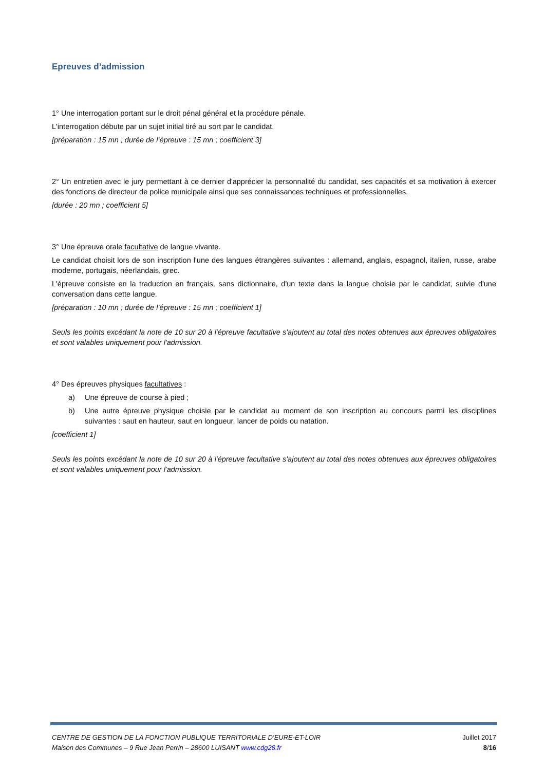Epreuves d’admission
1° Une interrogation portant sur le droit pénal général et la procédure pénale.
L'interrogation débute par un sujet initial tiré au sort par le candidat.
[préparation : 15 mn ; durée de l’épreuve : 15 mn ; coefficient 3]
2° Un entretien avec le jury permettant à ce dernier d'apprécier la personnalité du candidat, ses capacités et sa motivation à exercer des fonctions de directeur de police municipale ainsi que ses connaissances techniques et professionnelles.
[durée : 20 mn ; coefficient 5]
3° Une épreuve orale facultative de langue vivante.
Le candidat choisit lors de son inscription l'une des langues étrangères suivantes : allemand, anglais, espagnol, italien, russe, arabe moderne, portugais, néerlandais, grec.
L'épreuve consiste en la traduction en français, sans dictionnaire, d'un texte dans la langue choisie par le candidat, suivie d'une conversation dans cette langue.
[préparation : 10 mn ; durée de l’épreuve : 15 mn ; coefficient 1]
Seuls les points excédant la note de 10 sur 20 à l'épreuve facultative s'ajoutent au total des notes obtenues aux épreuves obligatoires et sont valables uniquement pour l'admission.
4° Des épreuves physiques facultatives :
a) Une épreuve de course à pied ;
b) Une autre épreuve physique choisie par le candidat au moment de son inscription au concours parmi les disciplines suivantes : saut en hauteur, saut en longueur, lancer de poids ou natation.
[coefficient 1]
Seuls les points excédant la note de 10 sur 20 à l'épreuve facultative s'ajoutent au total des notes obtenues aux épreuves obligatoires et sont valables uniquement pour l'admission.
CENTRE DE GESTION DE LA FONCTION PUBLIQUE TERRITORIALE D’EURE-ET-LOIR Juillet 2017
Maison des Communes – 9 Rue Jean Perrin – 28600 LUISANT www.cdg28.fr 8/16